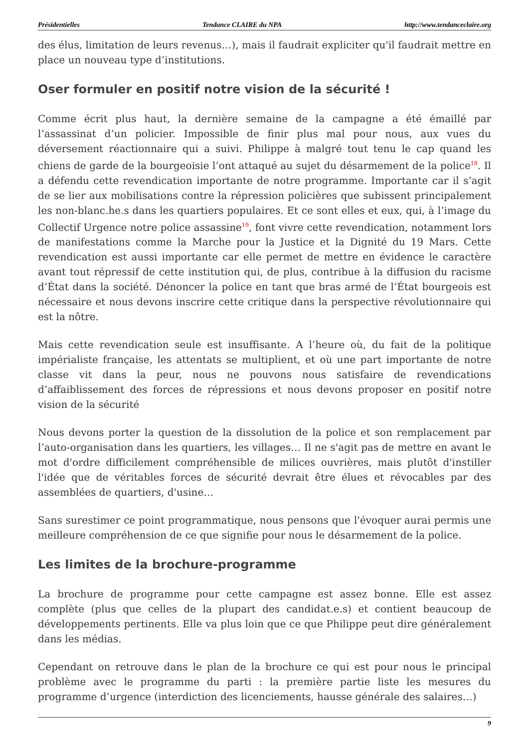Présidentielles Tendance CLAIRE du NPA http://www.tendanceclaire.org
des élus, limitation de leurs revenus…), mais il faudrait expliciter qu'il faudrait mettre en place un nouveau type d’institutions.
Oser formuler en positif notre vision de la sécurité !
Comme écrit plus haut, la dernière semaine de la campagne a été émaillé par l’assassinat d’un policier. Impossible de finir plus mal pour nous, aux vues du déversement réactionnaire qui a suivi. Philippe à malgré tout tenu le cap quand les chiens de garde de la bourgeoisie l’ont attaqué au sujet du désarmement de la police<sup>18</sup>. Il a défendu cette revendication importante de notre programme. Importante car il s’agit de se lier aux mobilisations contre la répression policières que subissent principalement les non-blanc.he.s dans les quartiers populaires. Et ce sont elles et eux, qui, à l’image du Collectif Urgence notre police assassine<sup>19</sup>, font vivre cette revendication, notamment lors de manifestations comme la Marche pour la Justice et la Dignité du 19 Mars. Cette revendication est aussi importante car elle permet de mettre en évidence le caractère avant tout répressif de cette institution qui, de plus, contribue à la diffusion du racisme d’État dans la société. Dénoncer la police en tant que bras armé de l’État bourgeois est nécessaire et nous devons inscrire cette critique dans la perspective révolutionnaire qui est la nôtre.
Mais cette revendication seule est insuffisante. A l’heure où, du fait de la politique impérialiste française, les attentats se multiplient, et où une part importante de notre classe vit dans la peur, nous ne pouvons nous satisfaire de revendications d’affaiblissement des forces de répressions et nous devons proposer en positif notre vision de la sécurité
Nous devons porter la question de la dissolution de la police et son remplacement par l’auto-organisation dans les quartiers, les villages… Il ne s'agit pas de mettre en avant le mot d'ordre difficilement compréhensible de milices ouvrières, mais plutôt d'instiller l'idée que de véritables forces de sécurité devrait être élues et révocables par des assemblées de quartiers, d'usine…
Sans surestimer ce point programmatique, nous pensons que l'évoquer aurai permis une meilleure compréhension de ce que signifie pour nous le désarmement de la police.
Les limites de la brochure-programme
La brochure de programme pour cette campagne est assez bonne. Elle est assez complète (plus que celles de la plupart des candidat.e.s) et contient beaucoup de développements pertinents. Elle va plus loin que ce que Philippe peut dire généralement dans les médias.
Cependant on retrouve dans le plan de la brochure ce qui est pour nous le principal problème avec le programme du parti : la première partie liste les mesures du programme d’urgence (interdiction des licenciements, hausse générale des salaires…)
9